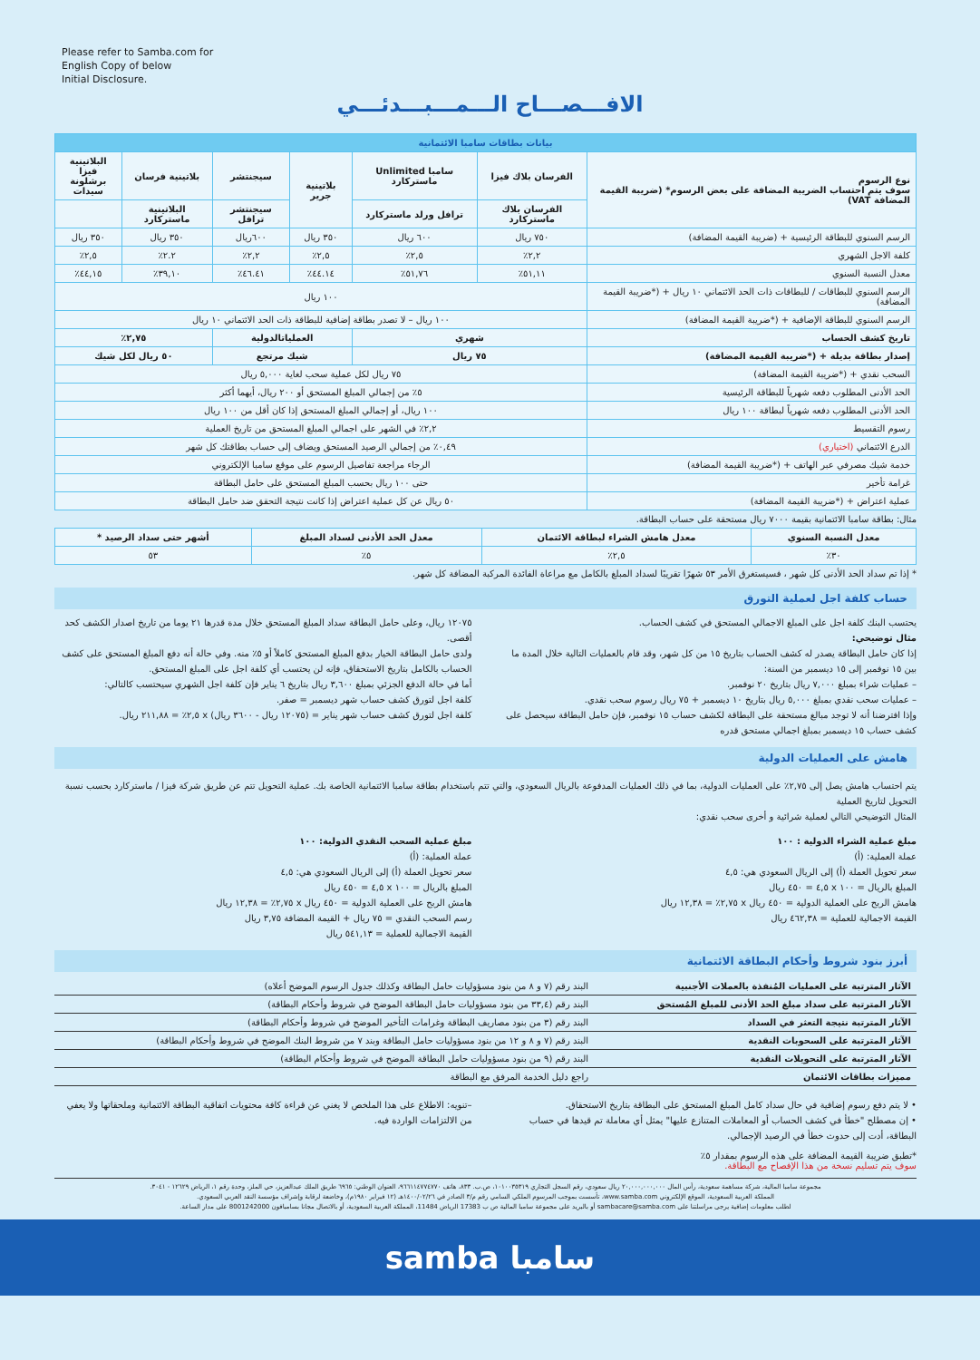Please refer to Samba.com for
English Copy of below
Initial Disclosure.
الافـــصـــاح الـــمـــبـــدئـــي
| بيانات بطاقات سامبا الائتمانية | | | | | | |
| نوع الرسوم سوف يتم احتساب الضريبة المضافة على بعض الرسوم* (ضريبة القيمة المضافة VAT) | الفرسان بلاك فيزا | سامبا Unlimited ماستركارد | بلاتينية جرير | سيجنتشر | بلاتينية فرسان | البلاتينية فيزا برشلونة سيدات |
| | الفرسان بلاك ماستركارد | ترافل ورلد ماستركارد | | سيجنتشر ترافل | البلاتينية ماستركارد | |
| الرسم السنوي للبطاقة الرئيسية + (ضريبة القيمة المضافة) | ٧٥٠ ريال | ٦٠٠ ريال | ٣٥٠ ريال | ٦٠٠ريال | ٣٥٠ ريال | ٣٥٠ ريال |
| كلفة الاجل الشهري | ٢,٢٪ | ٢,٥٪ | ٢,٥٪ | ٢,٢٪ | ٢.٢٪ | ٢,٥٪ |
| معدل النسبة السنوي | ٥١,١١٪ | ٥١,٧٦٪ | ٤٤.١٤٪ | ٤٦.٤١٪ | ٣٩,١٠٪ | ٤٤,١٥٪ |
| الرسم السنوي للبطاقات / للبطاقات ذات الحد الائتماني ١٠ ريال + (*ضريبة القيمة المضافة) | ١٠٠ ريال | | | | | |
| الرسم السنوي للبطاقة الإضافية + (*ضريبة القيمة المضافة) | ١٠٠ ريال – لا تصدر بطاقة إضافية للبطاقة ذات الحد الائتماني ١٠ ريال | | | | | |
| تاريخ كشف الحساب | شهري | | العملياتالدولية | | ٢,٧٥٪ | |
| إصدار بطاقة بديلة + (*ضريبة القيمة المضافة) | ٧٥ ريال | | شيك مرتجع | | ٥٠ ريال لكل شيك | |
| السحب نقدي + (*ضريبة القيمة المضافة) | ٧٥ ريال لكل عملية سحب لغاية ٥,٠٠٠ ريال | | | | | |
| الحد الأدنى المطلوب دفعه شهرياً للبطاقة الرئيسية | ٥٪ من إجمالي المبلغ المستحق أو ٢٠٠ ريال، أيهما أكثر | | | | | |
| الحد الأدنى المطلوب دفعه شهرياً لبطاقة ١٠٠ ريال | ١٠٠ ريال، أو إجمالي المبلغ المستحق إذا كان أقل من ١٠٠ ريال | | | | | |
| رسوم التقسيط | ٢,٢٪ في الشهر على اجمالي المبلغ المستحق من تاريخ العملية | | | | | |
| الدرع الائتماني (اختياري) | ٠,٤٩٪ من إجمالي الرصيد المستحق ويضاف إلى حساب بطاقتك كل شهر | | | | | |
| خدمة شيك مصرفي عبر الهاتف + (*ضريبة القيمة المضافة) | الرجاء مراجعة تفاصيل الرسوم على موقع سامبا الإلكتروني | | | | | |
| غرامة تأخير | حتى ١٠٠ ريال بحسب المبلغ المستحق على حامل البطاقة | | | | | |
| عملية اعتراض + (*ضريبة القيمة المضافة) | ٥٠ ريال عن كل عملية اعتراض إذا كانت نتيجة التحقق ضد حامل البطاقة | | | | | |
مثال: بطاقة سامبا الائتمانية بقيمة ٧٠٠٠ ريال مستحقة على حساب البطاقة.
| معدل النسبة السنوي | معدل هامش الشراء لبطاقة الائتمان | معدل الحد الأدنى لسداد المبلغ | أشهر حتى سداد الرصيد * |
| --- | --- | --- | --- |
| ٣٠٪ | ٢,٥٪ | ٥٪ | ٥٣ |
* إذا تم سداد الحد الأدنى كل شهر ، فسيستغرق الأمر ٥٣ شهرًا تقريبًا لسداد المبلغ بالكامل مع مراعاة الفائدة المركبة المضافة كل شهر.
حساب كلفة اجل لعملية التورق
يحتسب البنك كلفة اجل على المبلغ الاجمالي المستحق في كشف الحساب.
مثال توضيحي:
إذا كان حامل البطاقة يصدر له كشف الحساب بتاريخ ١٥ من كل شهر، وقد قام بالعمليات التالية خلال المدة ما بين ١٥ نوفمبر إلى ١٥ ديسمبر من السنة:
– عمليات شراء بمبلغ ٧,٠٠٠ ريال بتاريخ ٢٠ نوفمبر.
– عمليات سحب نقدي بمبلغ ٥,٠٠٠ ريال بتاريخ ١٠ ديسمبر + ٧٥ ريال رسوم سحب نقدي.
وإذا افترضنا أنه لا توجد مبالغ مستحقة على البطاقة لكشف حساب ١٥ نوفمبر، فإن حامل البطاقة سيحصل على كشف حساب ١٥ ديسمبر بمبلغ اجمالي مستحق قدره
١٢٠٧٥ ريال، وعلى حامل البطاقة سداد المبلغ المستحق خلال مدة قدرها ٢١ يوما من تاريخ اصدار الكشف كحد أقصى.
ولدى حامل البطاقة الخيار بدفع المبلغ المستحق كاملاً أو ٥٪ منه. وفي حالة أنه دفع المبلغ المستحق على كشف الحساب بالكامل بتاريخ الاستحقاق، فإنه لن يحتسب أي كلفة اجل على المبلغ المستحق.
أما في حالة الدفع الجزئي بمبلغ ٣,٦٠٠ ريال بتاريخ ٦ يناير فإن كلفة اجل الشهري سيحتسب كالتالي:
كلفة اجل لتورق كشف حساب شهر ديسمبر = صفر.
كلفة اجل لتورق كشف حساب شهر يناير = (١٢٠٧٥ ريال - ٣٦٠٠ ريال) x ٢,٥٪ = ٢١١,٨٨ ريال.
هامش على العمليات الدولية
يتم احتساب هامش يصل إلى ٢,٧٥٪ على العمليات الدولية، بما في ذلك العمليات المدفوعة بالريال السعودي، والتي تتم باستخدام بطاقة سامبا الائتمانية الخاصة بك. عملية التحويل تتم عن طريق شركة فيزا / ماستركارد بحسب نسبة التحويل لتاريخ العملية
المثال التوضيحي التالي لعملية شرائية و أخرى سحب نقدي:
مبلغ عملية الشراء الدولية : ١٠٠
عملة العملية: (أ)
سعر تحويل العملة (أ) إلى الريال السعودي هي: ٤,٥
المبلغ بالريال = ١٠٠ x ٤,٥ = ٤٥٠ ريال
هامش الربح على العملية الدولية = ٤٥٠ ريال x ٢,٧٥٪ = ١٢,٣٨ ريال
القيمة الاجمالية للعملية = ٤٦٢,٣٨ ريال
مبلغ عملية السحب النقدي الدولية: ١٠٠
عملة العملية: (أ)
سعر تحويل العملة (أ) إلى الريال السعودي هي: ٤,٥
المبلغ بالريال = ١٠٠ x ٤,٥ = ٤٥٠ ريال
هامش الربح على العملية الدولية = ٤٥٠ ريال x ٢,٧٥٪ = ١٢,٣٨ ريال
رسم السحب النقدي = ٧٥ ريال + القيمة المضافة ٣,٧٥ ريال
القيمة الاجمالية للعملية = ٥٤١,١٣ ريال
أبرز بنود شروط وأحكام البطاقة الائتمانية
| الآثار المترتبة على العمليات المُنفذة بالعملات الأجنبية | البند رقم (٧ و ٨ من بنود مسؤوليات حامل البطاقة وكذلك جدول الرسوم الموضح أعلاه) |
| الآثار المترتبة على سداد مبلغ الحد الأدنى للمبلغ المُستحق | البند رقم (٣٣,٤ من بنود مسؤوليات حامل البطاقة الموضح في شروط وأحكام البطاقة) |
| الآثار المترتبة نتيجة التعثر في السداد | البند رقم (٣ من بنود مصاريف البطاقة وغرامات التأخير الموضح في شروط وأحكام البطاقة) |
| الآثار المترتبة على السحوبات النقدية | البند رقم (٧ و ٨ و ١٢ من بنود مسؤوليات حامل البطاقة وبند ٧ من شروط البنك الموضح في شروط وأحكام البطاقة) |
| الآثار المترتبة على التحويلات النقدية | البند رقم (٩ من بنود مسؤوليات حامل البطاقة الموضح في شروط وأحكام البطاقة) |
| مميزات بطاقات الائتمان | راجع دليل الخدمة المرفق مع البطاقة |
• لا يتم دفع رسوم إضافية في حال سداد كامل المبلغ المستحق على البطاقة بتاريخ الاستحقاق.
• إن مصطلح "خطأ في كشف الحساب أو المعاملات المتنازع عليها" يمثل أي معاملة تم قيدها في حساب البطاقة، أدت إلى حدوث خطأ في الرصيد الإجمالي.
–تنويه: الاطلاع على هذا الملخص لا يغني عن قراءة كافة محتويات اتفاقية البطاقة الائتمانية وملحقاتها ولا يعفي من الالتزامات الواردة فيه.
*تطبق ضريبة القيمة المضافة على هذه الرسوم بمقدار ٥٪
سوف يتم تسليم نسخة من هذا الإفصاح مع البطاقة.
مجموعة سامبا المالية، شركة مساهمة سعودية، رأس المال ٢٠,٠٠٠,٠٠٠,٠٠٠ ريال سعودي، رقم السجل التجاري ١٠١٠٠٣٥٣١٩، ص.ب. ٨٣٣، هاتف ٩٦٦١١٤٧٧٤٧٧٠، العنوان الوطني: ٦٩٦٥ طريق الملك عبدالعزيز، حي الملز، وحدة رقم ١، الرياض ١٢٦٢٩ - ٣٠٤١.
المملكة العربية السعودية، الموقع الإلكتروني www.samba.com، تأسست بموجب المرسوم الملكي السامي رقم م/٣ الصادر في ١٤٠٠/٠٢/٢٦هـ (١٢ فبراير ١٩٨٠م)، وخاضعة لرقابة وإشراف مؤسسة النقد العربي السعودي.
لطلب معلومات إضافية يرجى مراسلتنا على sambacare@samba.com أو بالبريد على مجموعة سامبا المالية ص ب 17383 الرياض 11484، المملكة العربية السعودية، أو بالاتصال مجانا بسامبافون 8001242000 على مدار الساعة.
samba سامبا